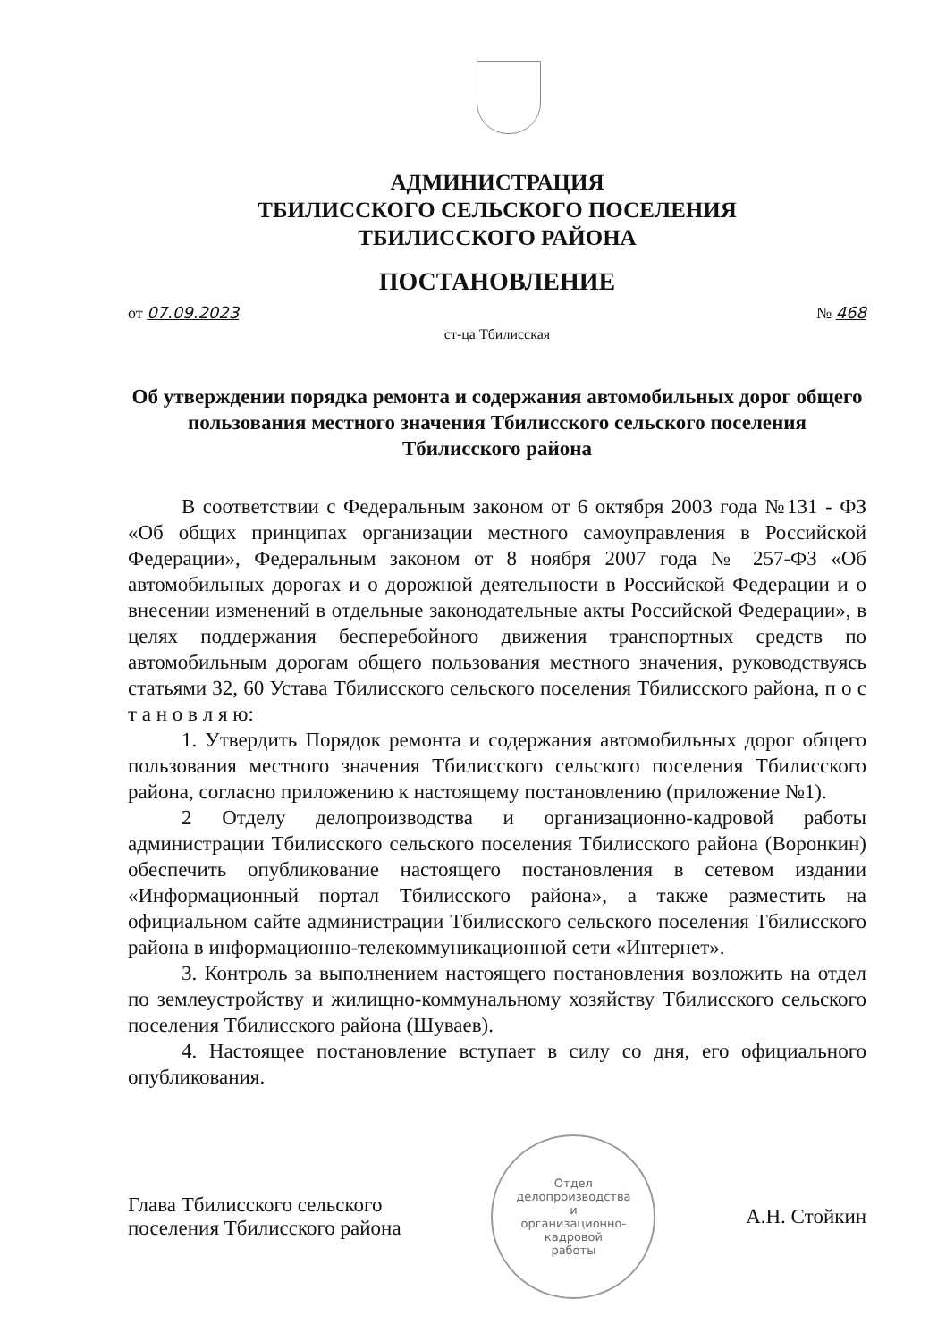АДМИНИСТРАЦИЯ
ТБИЛИССКОГО СЕЛЬСКОГО ПОСЕЛЕНИЯ
ТБИЛИССКОГО РАЙОНА
ПОСТАНОВЛЕНИЕ
от 07.09.2023 № 468
ст-ца Тбилисская
Об утверждении порядка ремонта и содержания автомобильных дорог общего пользования местного значения Тбилисского сельского поселения Тбилисского района
В соответствии с Федеральным законом от 6 октября 2003 года №131 - ФЗ «Об общих принципах организации местного самоуправления в Российской Федерации», Федеральным законом от 8 ноября 2007 года № 257-ФЗ «Об автомобильных дорогах и о дорожной деятельности в Российской Федерации и о внесении изменений в отдельные законодательные акты Российской Федерации», в целях поддержания бесперебойного движения транспортных средств по автомобильным дорогам общего пользования местного значения, руководствуясь статьями 32, 60 Устава Тбилисского сельского поселения Тбилисского района, п о с т а н о в л я ю:
1. Утвердить Порядок ремонта и содержания автомобильных дорог общего пользования местного значения Тбилисского сельского поселения Тбилисского района, согласно приложению к настоящему постановлению (приложение №1).
2 Отделу делопроизводства и организационно-кадровой работы администрации Тбилисского сельского поселения Тбилисского района (Воронкин) обеспечить опубликование настоящего постановления в сетевом издании «Информационный портал Тбилисского района», а также разместить на официальном сайте администрации Тбилисского сельского поселения Тбилисского района в информационно-телекоммуникационной сети «Интернет».
3. Контроль за выполнением настоящего постановления возложить на отдел по землеустройству и жилищно-коммунальному хозяйству Тбилисского сельского поселения Тбилисского района (Шуваев).
4. Настоящее постановление вступает в силу со дня, его официального опубликования.
Глава Тбилисского сельского
поселения Тбилисского района
Отдел
делопроизводства
и
организационно-
кадровой
работы
А.Н. Стойкин